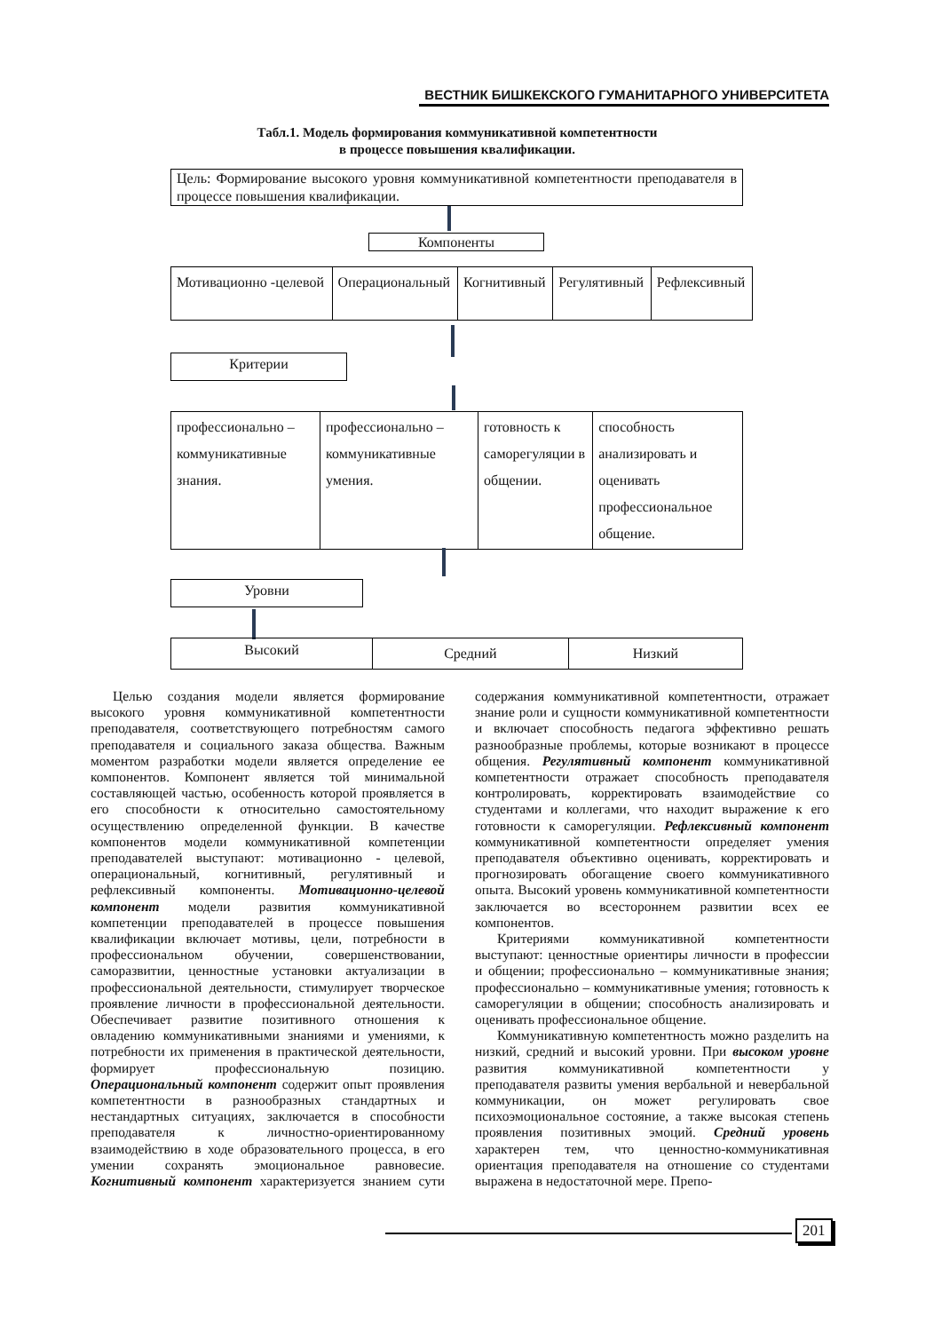ВЕСТНИК БИШКЕКСКОГО ГУМАНИТАРНОГО УНИВЕРСИТЕТА
Табл.1. Модель формирования коммуникативной компетентности
в процессе повышения квалификации.
Цель: Формирование высокого уровня коммуникативной компетентности преподавателя в процессе повышения квалификации.
Компоненты
| Мотивационно -целевой | Операциональный | Когнитивный | Регулятивный | Рефлексивный |
Критерии
| профессионально – коммуникативные знания. | профессионально – коммуникативные умения. | готовность к саморегуляции в общении. | способность анализировать и оценивать профессиональное общение. |
Уровни
| Высокий | Средний | Низкий |
Целью создания модели является формирование высокого уровня коммуникативной компетентности преподавателя, соответствующего потребностям самого преподавателя и социального заказа общества. Важным моментом разработки модели является определение ее компонентов. Компонент является той минимальной составляющей частью, особенность которой проявляется в его способности к относительно самостоятельному осуществлению определенной функции. В качестве компонентов модели коммуникативной компетенции преподавателей выступают: мотивационно - целевой, операциональный, когнитивный, регулятивный и рефлексивный компоненты. Мотивационно-целевой компонент модели развития коммуникативной компетенции преподавателей в процессе повышения квалификации включает мотивы, цели, потребности в профессиональном обучении, совершенствовании, саморазвитии, ценностные установки актуализации в профессиональной деятельности, стимулирует творческое проявление личности в профессиональной деятельности. Обеспечивает развитие позитивного отношения к овладению коммуникативными знаниями и умениями, к потребности их применения в практической деятельности, формирует профессиональную позицию. Операциональный компонент содержит опыт проявления компетентности в разнообразных стандартных и нестандартных ситуациях, заключается в способности преподавателя к личностно-ориентированному взаимодействию в ходе образовательного процесса, в его умении сохранять эмоциональное равновесие. Когнитивный компонент характеризуется знанием сути содержания коммуникативной компетентности, отражает знание роли и сущности коммуникативной компетентности и включает способность педагога эффективно решать разнообразные проблемы, которые возникают в процессе общения. Регулятивный компонент коммуникативной компетентности отражает способность преподавателя контролировать, корректировать взаимодействие со студентами и коллегами, что находит выражение к его готовности к саморегуляции. Рефлексивный компонент коммуникативной компетентности определяет умения преподавателя объективно оценивать, корректировать и прогнозировать обогащение своего коммуникативного опыта. Высокий уровень коммуникативной компетентности заключается во всестороннем развитии всех ее компонентов.
Критериями коммуникативной компетентности выступают: ценностные ориентиры личности в профессии и общении; профессионально – коммуникативные знания; профессионально – коммуникативные умения; готовность к саморегуляции в общении; способность анализировать и оценивать профессиональное общение.
Коммуникативную компетентность можно разделить на низкий, средний и высокий уровни. При высоком уровне развития коммуникативной компетентности у преподавателя развиты умения вербальной и невербальной коммуникации, он может регулировать свое психоэмоциональное состояние, а также высокая степень проявления позитивных эмоций. Средний уровень характерен тем, что ценностно-коммуникативная ориентация преподавателя на отношение со студентами выражена в недостаточной мере. Препо-
201